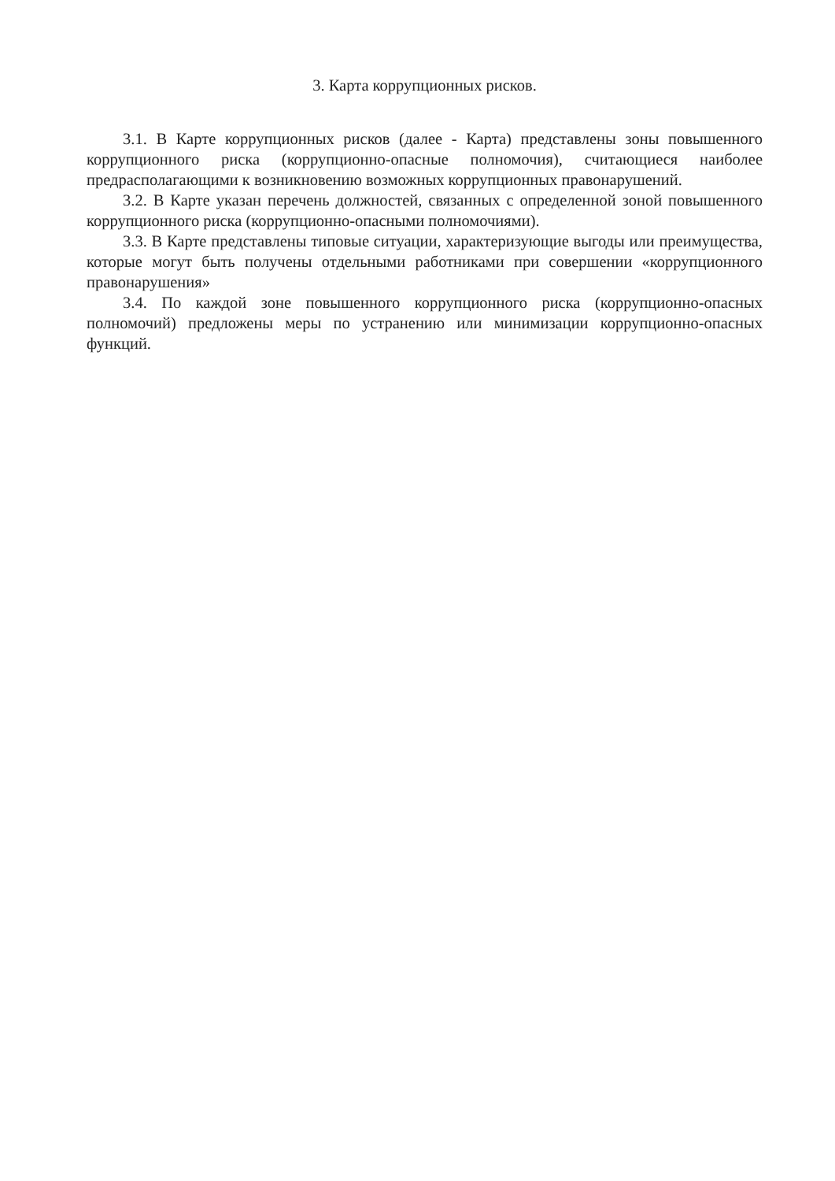3. Карта коррупционных рисков.
3.1. В Карте коррупционных рисков (далее - Карта) представлены зоны повышенного коррупционного риска (коррупционно-опасные полномочия), считающиеся наиболее предрасполагающими к возникновению возможных коррупционных правонарушений.
3.2. В Карте указан перечень должностей, связанных с определенной зоной повышенного коррупционного риска (коррупционно-опасными полномочиями).
3.3. В Карте представлены типовые ситуации, характеризующие выгоды или преимущества, которые могут быть получены отдельными работниками при совершении «коррупционного правонарушения»
3.4. По каждой зоне повышенного коррупционного риска (коррупционно-опасных полномочий) предложены меры по устранению или минимизации коррупционно-опасных функций.